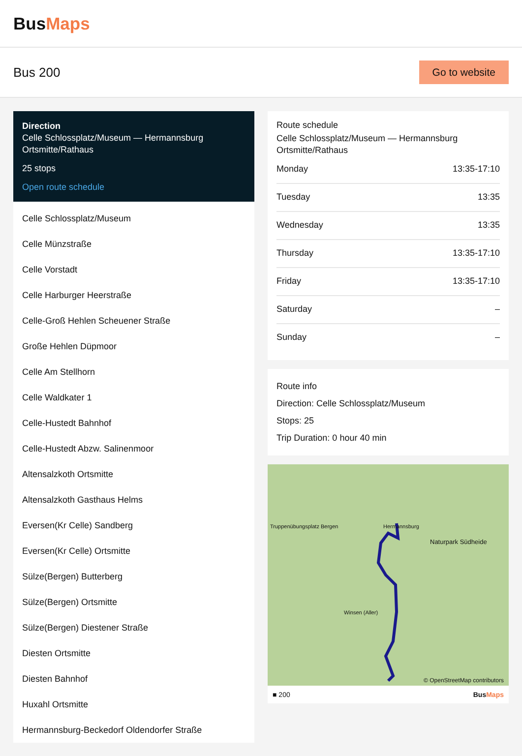BusMaps
Bus 200
Go to website
Direction
Celle Schlossplatz/Museum — Hermannsburg Ortsmitte/Rathaus
25 stops
Open route schedule
Celle Schlossplatz/Museum
Celle Münzstraße
Celle Vorstadt
Celle Harburger Heerstraße
Celle-Groß Hehlen Scheuener Straße
Große Hehlen Düpmoor
Celle Am Stellhorn
Celle Waldkater 1
Celle-Hustedt Bahnhof
Celle-Hustedt Abzw. Salinenmoor
Altensalzkoth Ortsmitte
Altensalzkoth Gasthaus Helms
Eversen(Kr Celle) Sandberg
Eversen(Kr Celle) Ortsmitte
Sülze(Bergen) Butterberg
Sülze(Bergen) Ortsmitte
Sülze(Bergen) Diestener Straße
Diesten Ortsmitte
Diesten Bahnhof
Huxahl Ortsmitte
Hermannsburg-Beckedorf Oldendorfer Straße
Route schedule
Celle Schlossplatz/Museum — Hermannsburg Ortsmitte/Rathaus
| Monday | 13:35-17:10 |
| Tuesday | 13:35 |
| Wednesday | 13:35 |
| Thursday | 13:35-17:10 |
| Friday | 13:35-17:10 |
| Saturday | – |
| Sunday | – |
Route info
Direction: Celle Schlossplatz/Museum
Stops: 25
Trip Duration: 0 hour 40 min
Truppenübungsplatz Bergen Hermannsburg
Naturpark Südheide
Winsen (Aller)
© OpenStreetMap contributors
■ 200 BusMaps